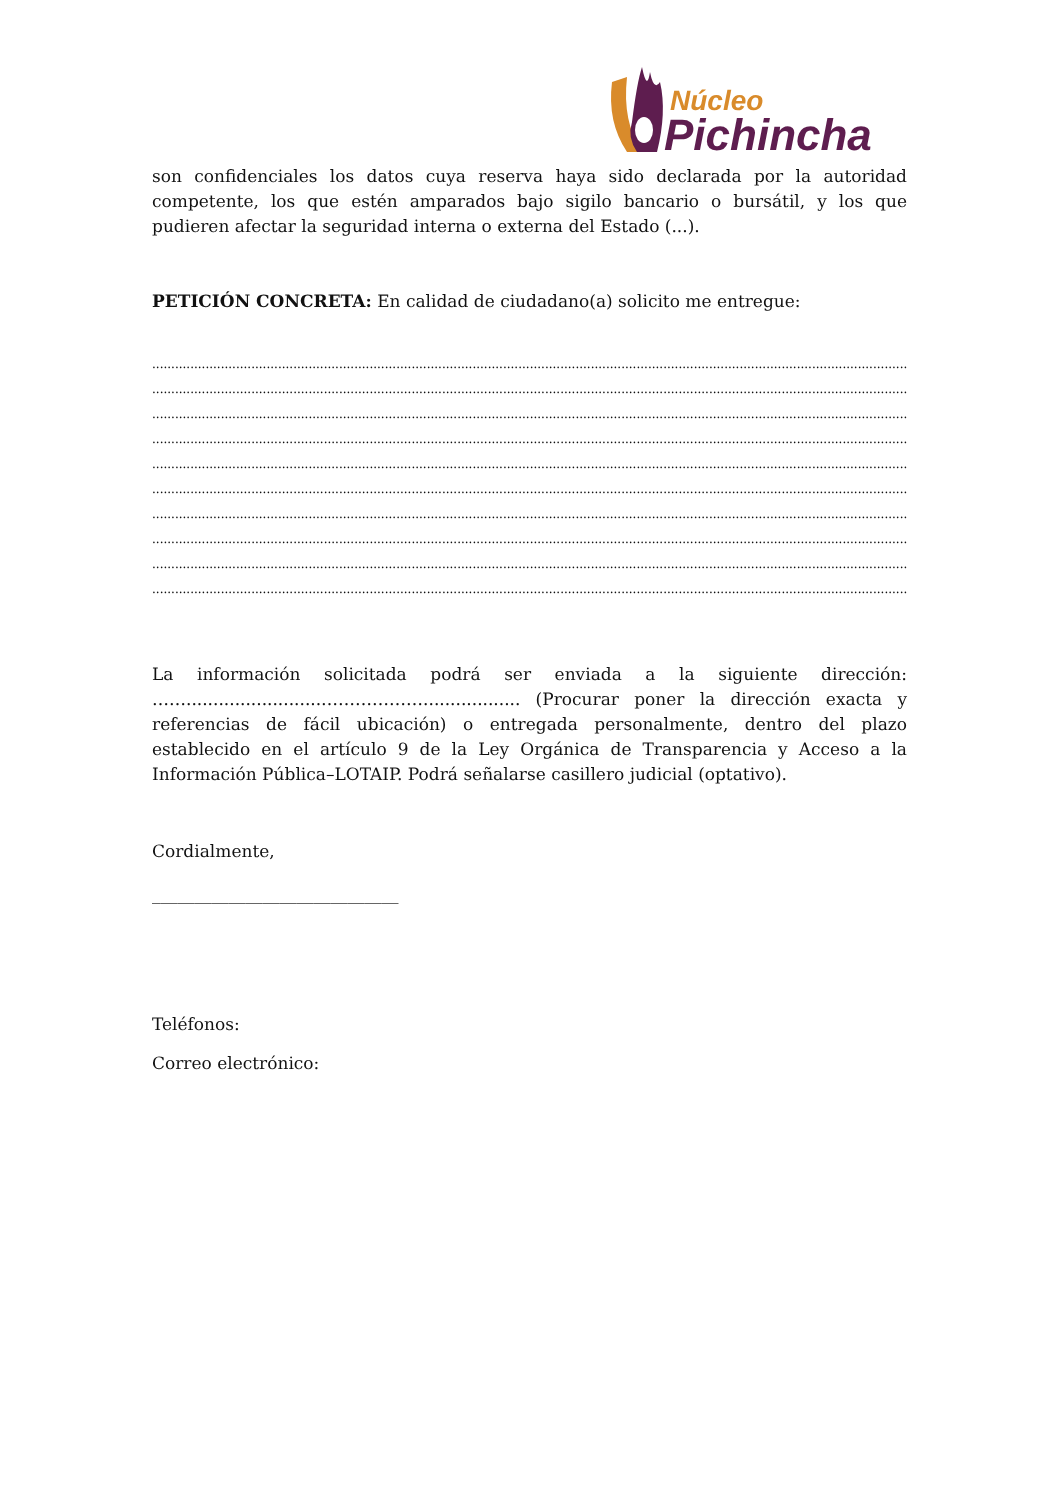Núcleo
Pichincha
son confidenciales los datos cuya reserva haya sido declarada por la autoridad competente, los que estén amparados bajo sigilo bancario o bursátil, y los que pudieren afectar la seguridad interna o externa del Estado (...).
PETICIÓN CONCRETA: En calidad de ciudadano(a) solicito me entregue:
.....................................................................................................................................................................................................................
.....................................................................................................................................................................................................................
.....................................................................................................................................................................................................................
.....................................................................................................................................................................................................................
.....................................................................................................................................................................................................................
.....................................................................................................................................................................................................................
.....................................................................................................................................................................................................................
.....................................................................................................................................................................................................................
.....................................................................................................................................................................................................................
.....................................................................................................................................................................................................................
La información solicitada podrá ser enviada a la siguiente dirección:
…….........................……………….................. (Procurar poner la dirección exacta y referencias de fácil ubicación) o entregada personalmente, dentro del plazo establecido en el artículo 9 de la Ley Orgánica de Transparencia y Acceso a la Información Pública–LOTAIP. Podrá señalarse casillero judicial (optativo).
Cordialmente,
_____________________________
Teléfonos:
Correo electrónico: